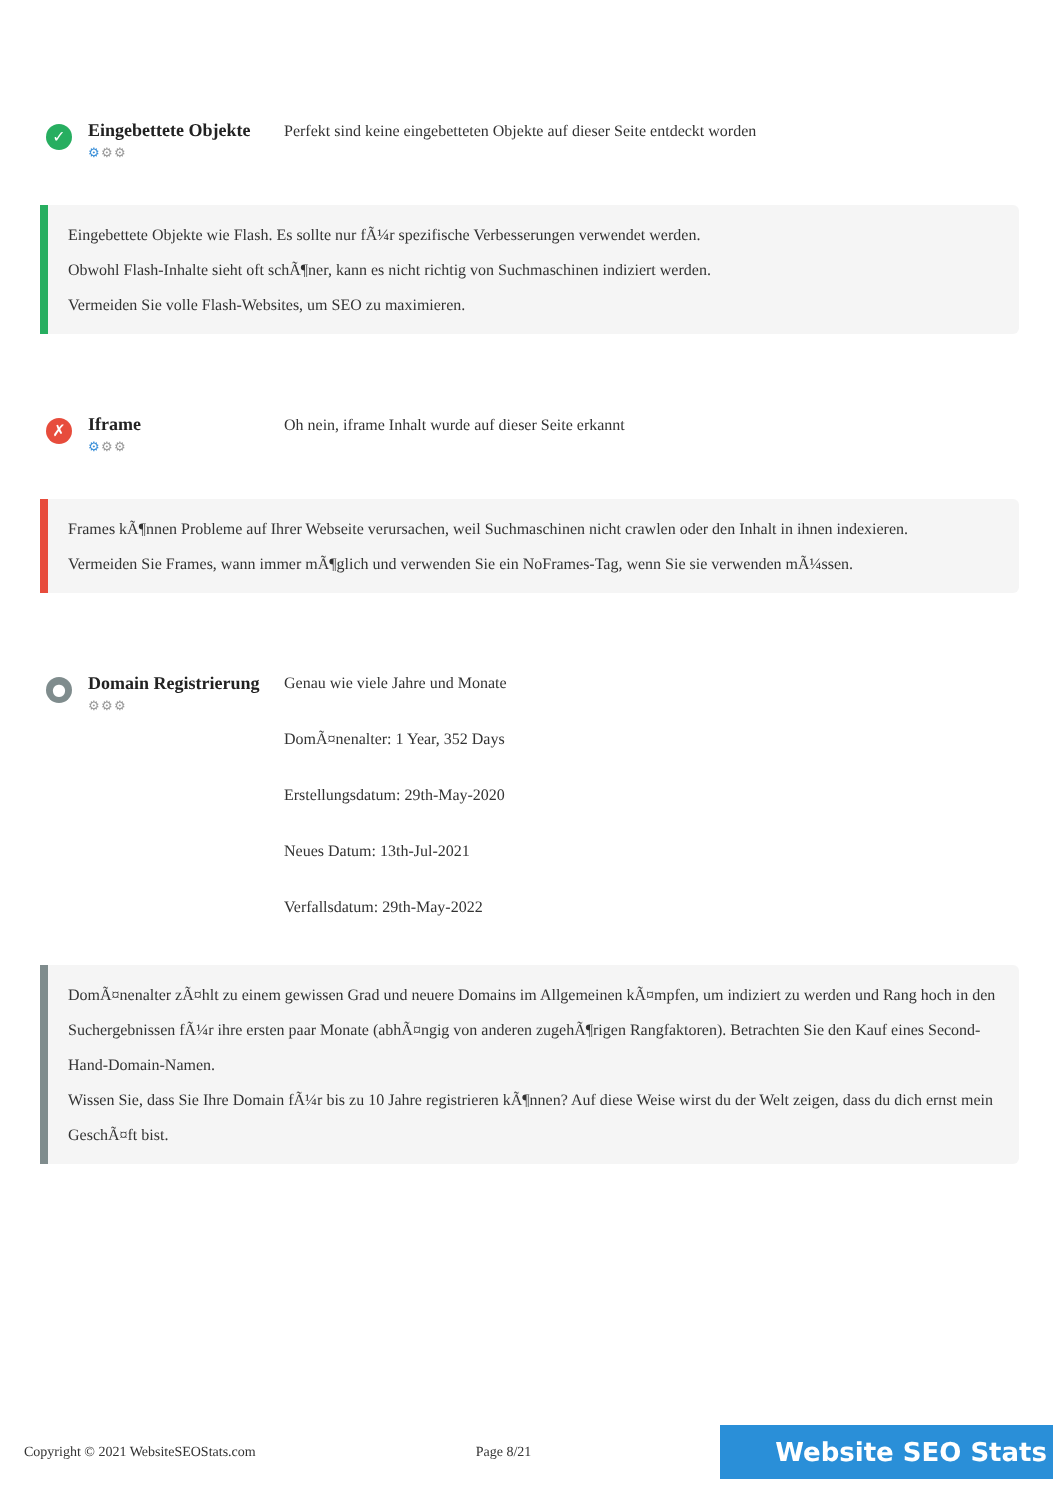✓
Eingebettete Objekte
⚙⚙⚙
Perfekt sind keine eingebetteten Objekte auf dieser Seite entdeckt worden
Eingebettete Objekte wie Flash. Es sollte nur fÃ¼r spezifische Verbesserungen verwendet werden.
Obwohl Flash-Inhalte sieht oft schÃ¶ner, kann es nicht richtig von Suchmaschinen indiziert werden.
Vermeiden Sie volle Flash-Websites, um SEO zu maximieren.
✗
Iframe
⚙⚙⚙
Oh nein, iframe Inhalt wurde auf dieser Seite erkannt
Frames kÃ¶nnen Probleme auf Ihrer Webseite verursachen, weil Suchmaschinen nicht crawlen oder den Inhalt in ihnen indexieren.
Vermeiden Sie Frames, wann immer mÃ¶glich und verwenden Sie ein NoFrames-Tag, wenn Sie sie verwenden mÃ¼ssen.
●
Domain Registrierung
⚙⚙⚙
Genau wie viele Jahre und Monate
DomÃ¤nenalter: 1 Year, 352 Days
Erstellungsdatum: 29th-May-2020
Neues Datum: 13th-Jul-2021
Verfallsdatum: 29th-May-2022
DomÃ¤nenalter zÃ¤hlt zu einem gewissen Grad und neuere Domains im Allgemeinen kÃ¤mpfen, um indiziert zu werden und Rang hoch in den Suchergebnissen fÃ¼r ihre ersten paar Monate (abhÃ¤ngig von anderen zugehÃ¶rigen Rangfaktoren). Betrachten Sie den Kauf eines Second-Hand-Domain-Namen.
Wissen Sie, dass Sie Ihre Domain fÃ¼r bis zu 10 Jahre registrieren kÃ¶nnen? Auf diese Weise wirst du der Welt zeigen, dass du dich ernst mein GeschÃ¤ft bist.
Copyright © 2021 WebsiteSEOStats.com Page 8/21 Website SEO Stats